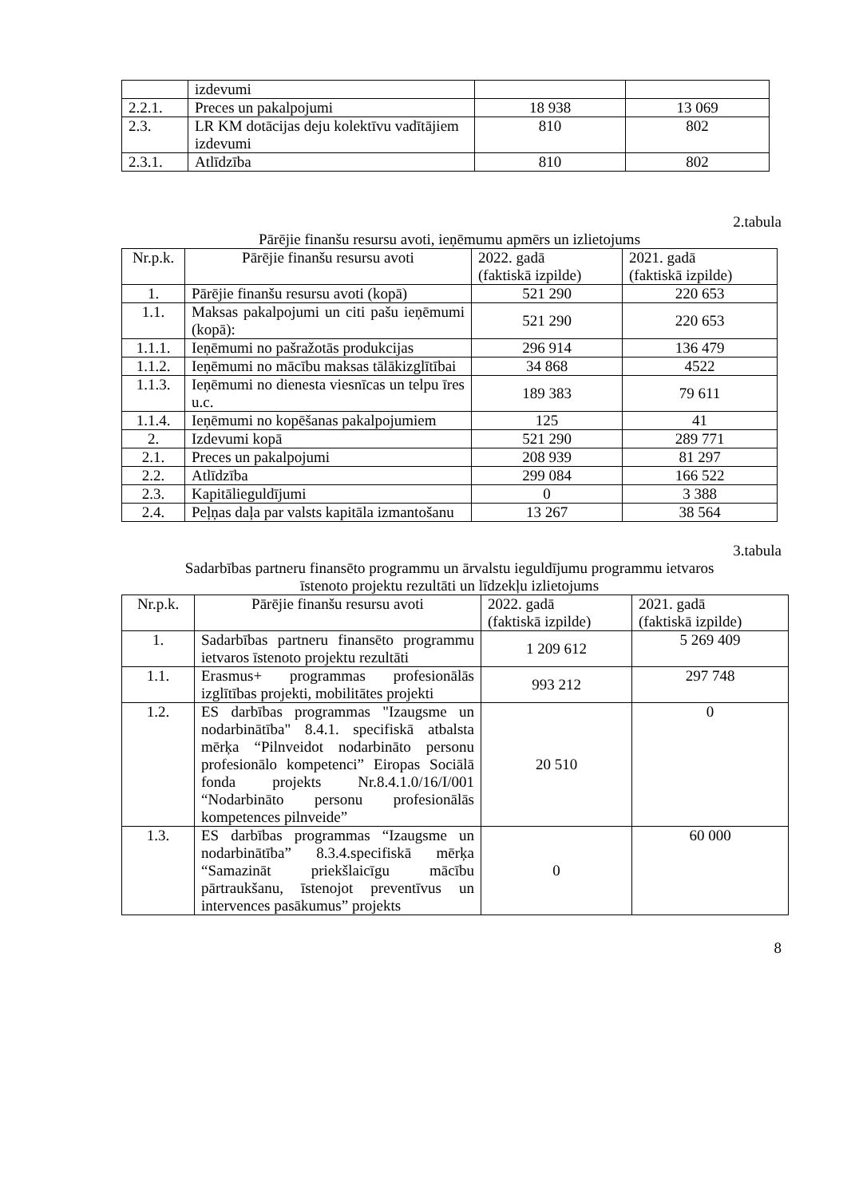| | izdevumi | | |
| 2.2.1. | Preces un pakalpojumi | 18 938 | 13 069 |
| 2.3. | LR KM dotācijas deju kolektīvu vadītājiem izdevumi | 810 | 802 |
| 2.3.1. | Atlīdzība | 810 | 802 |
2.tabula
Pārējie finanšu resursu avoti, ieņēmumu apmērs un izlietojums
| Nr.p.k. | Pārējie finanšu resursu avoti | 2022. gadā (faktiskā izpilde) | 2021. gadā (faktiskā izpilde) |
| 1. | Pārējie finanšu resursu avoti (kopā) | 521 290 | 220 653 |
| 1.1. | Maksas pakalpojumi un citi pašu ieņēmumi (kopā): | 521 290 | 220 653 |
| 1.1.1. | Ieņēmumi no pašražotās produkcijas | 296 914 | 136 479 |
| 1.1.2. | Ieņēmumi no mācību maksas tālākizglītībai | 34 868 | 4522 |
| 1.1.3. | Ieņēmumi no dienesta viesnīcas un telpu īres u.c. | 189 383 | 79 611 |
| 1.1.4. | Ieņēmumi no kopēšanas pakalpojumiem | 125 | 41 |
| 2. | Izdevumi kopā | 521 290 | 289 771 |
| 2.1. | Preces un pakalpojumi | 208 939 | 81 297 |
| 2.2. | Atlīdzība | 299 084 | 166 522 |
| 2.3. | Kapitālieguldījumi | 0 | 3 388 |
| 2.4. | Peļņas daļa par valsts kapitāla izmantošanu | 13 267 | 38 564 |
3.tabula
Sadarbības partneru finansēto programmu un ārvalstu ieguldījumu programmu ietvaros
īstenoto projektu rezultāti un līdzekļu izlietojums
| Nr.p.k. | Pārējie finanšu resursu avoti | 2022. gadā (faktiskā izpilde) | 2021. gadā (faktiskā izpilde) |
| 1. | Sadarbības partneru finansēto programmu ietvaros īstenoto projektu rezultāti | 1 209 612 | 5 269 409 |
| 1.1. | Erasmus+ programmas profesionālās izglītības projekti, mobilitātes projekti | 993 212 | 297 748 |
| 1.2. | ES darbības programmas "Izaugsme un nodarbinātība" 8.4.1. specifiskā atbalsta mērķa “Pilnveidot nodarbināto personu profesionālo kompetenci” Eiropas Sociālā fonda projekts Nr.8.4.1.0/16/I/001 “Nodarbināto personu profesionālās kompetences pilnveide” | 20 510 | 0 |
| 1.3. | ES darbības programmas “Izaugsme un nodarbinātība” 8.3.4.specifiskā mērķa “Samazināt priekšlaicīgu mācību pārtraukšanu, īstenojot preventīvus un intervences pasākumus” projekts | 0 | 60 000 |
8